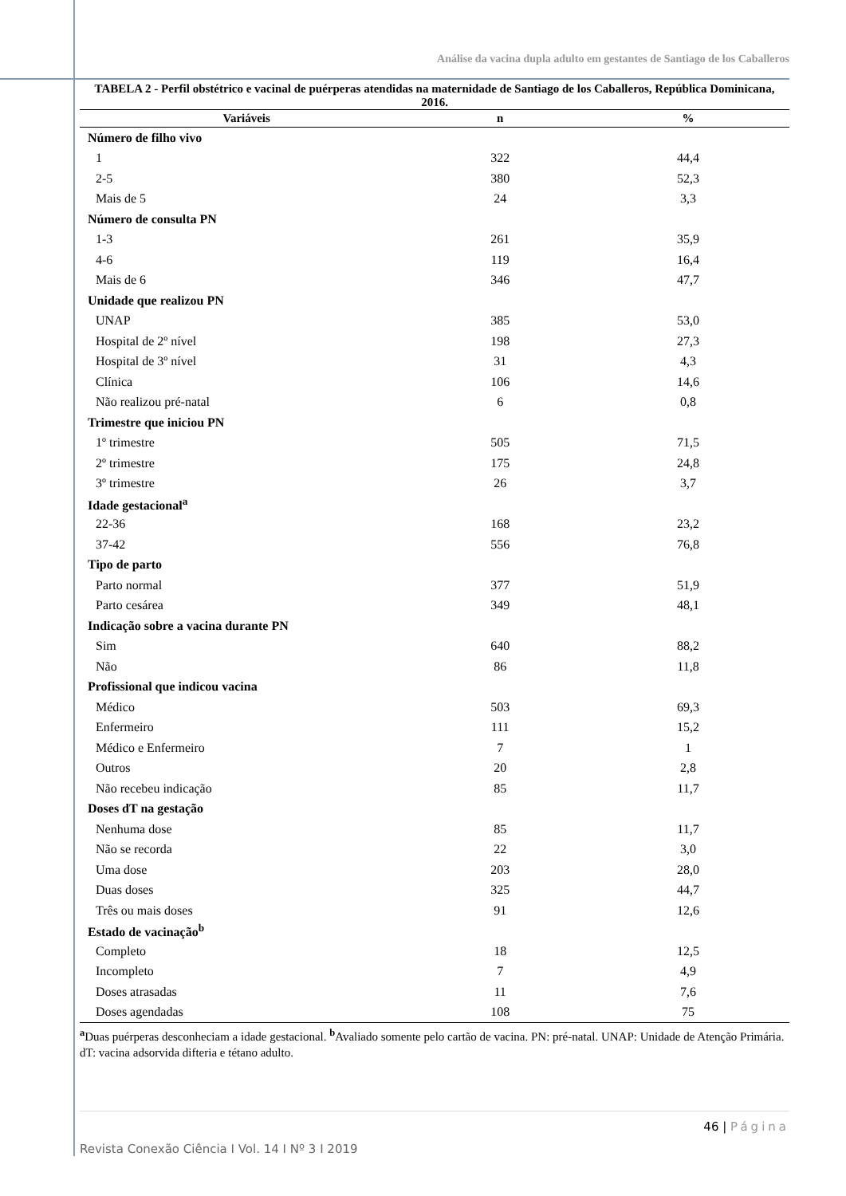Análise da vacina dupla adulto em gestantes de Santiago de los Caballeros
TABELA 2 - Perfil obstétrico e vacinal de puérperas atendidas na maternidade de Santiago de los Caballeros, República Dominicana, 2016.
| Variáveis | n | % |
| --- | --- | --- |
| Número de filho vivo | | |
| 1 | 322 | 44,4 |
| 2-5 | 380 | 52,3 |
| Mais de 5 | 24 | 3,3 |
| Número de consulta PN | | |
| 1-3 | 261 | 35,9 |
| 4-6 | 119 | 16,4 |
| Mais de 6 | 346 | 47,7 |
| Unidade que realizou PN | | |
| UNAP | 385 | 53,0 |
| Hospital de 2º nível | 198 | 27,3 |
| Hospital de 3º nível | 31 | 4,3 |
| Clínica | 106 | 14,6 |
| Não realizou pré-natal | 6 | 0,8 |
| Trimestre que iniciou PN | | |
| 1º trimestre | 505 | 71,5 |
| 2º trimestre | 175 | 24,8 |
| 3º trimestre | 26 | 3,7 |
| Idade gestacional<sup>a</sup> | | |
| 22-36 | 168 | 23,2 |
| 37-42 | 556 | 76,8 |
| Tipo de parto | | |
| Parto normal | 377 | 51,9 |
| Parto cesárea | 349 | 48,1 |
| Indicação sobre a vacina durante PN | | |
| Sim | 640 | 88,2 |
| Não | 86 | 11,8 |
| Profissional que indicou vacina | | |
| Médico | 503 | 69,3 |
| Enfermeiro | 111 | 15,2 |
| Médico e Enfermeiro | 7 | 1 |
| Outros | 20 | 2,8 |
| Não recebeu indicação | 85 | 11,7 |
| Doses dT na gestação | | |
| Nenhuma dose | 85 | 11,7 |
| Não se recorda | 22 | 3,0 |
| Uma dose | 203 | 28,0 |
| Duas doses | 325 | 44,7 |
| Três ou mais doses | 91 | 12,6 |
| Estado de vacinação<sup>b</sup> | | |
| Completo | 18 | 12,5 |
| Incompleto | 7 | 4,9 |
| Doses atrasadas | 11 | 7,6 |
| Doses agendadas | 108 | 75 |
<sup>a</sup> Duas puérperas desconheciam a idade gestacional. <sup>b</sup>Avaliado somente pelo cartão de vacina. PN: pré-natal. UNAP: Unidade de Atenção Primária. dT: vacina adsorvida difteria e tétano adulto.
46 | Página
Revista Conexão Ciência I Vol. 14 I Nº 3 I 2019